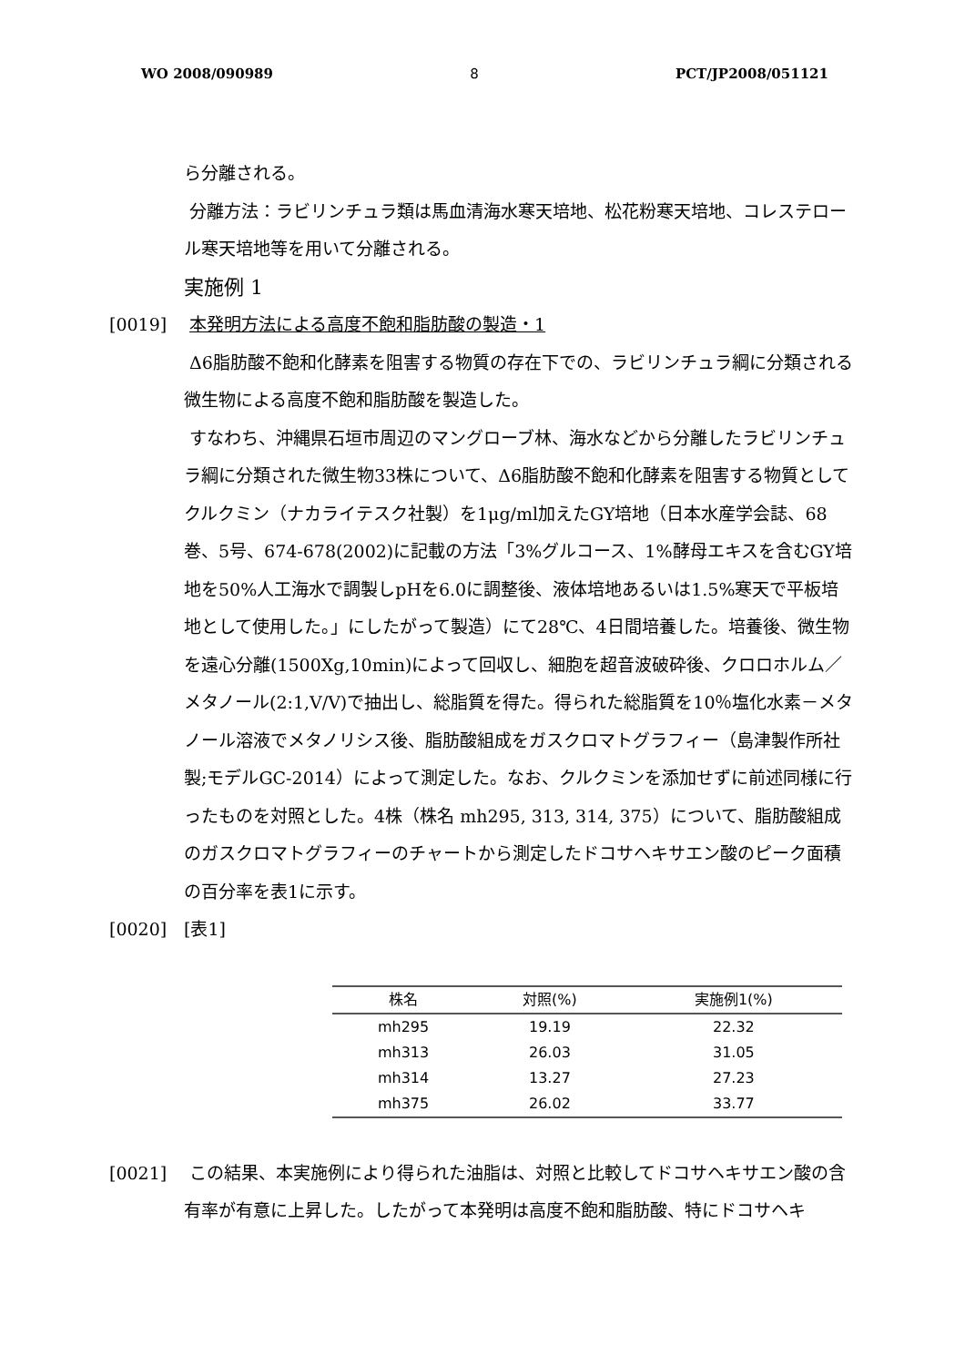WO 2008/090989 8 PCT/JP2008/051121
ら分離される。
分離方法：ラビリンチュラ類は馬血清海水寒天培地、松花粉寒天培地、コレステロール寒天培地等を用いて分離される。
実施例 1
[0019] 本発明方法による高度不飽和脂肪酸の製造・1
Δ6脂肪酸不飽和化酵素を阻害する物質の存在下での、ラビリンチュラ綱に分類される微生物による高度不飽和脂肪酸を製造した。
すなわち、沖縄県石垣市周辺のマングローブ林、海水などから分離したラビリンチュラ綱に分類された微生物33株について、Δ6脂肪酸不飽和化酵素を阻害する物質としてクルクミン（ナカライテスク社製）を1μg/ml加えたGY培地（日本水産学会誌、68巻、5号、674-678(2002)に記載の方法「3%グルコース、1%酵母エキスを含むGY培地を50%人工海水で調製しpHを6.0に調整後、液体培地あるいは1.5%寒天で平板培地として使用した。」にしたがって製造）にて28℃、4日間培養した。培養後、微生物を遠心分離(1500Xg,10min)によって回収し、細胞を超音波破砕後、クロロホルム／メタノール(2:1,V/V)で抽出し、総脂質を得た。得られた総脂質を10％塩化水素－メタノール溶液でメタノリシス後、脂肪酸組成をガスクロマトグラフィー（島津製作所社製;モデルGC-2014）によって測定した。なお、クルクミンを添加せずに前述同様に行ったものを対照とした。4株（株名 mh295, 313, 314, 375）について、脂肪酸組成のガスクロマトグラフィーのチャートから測定したドコサヘキサエン酸のピーク面積の百分率を表1に示す。
[0020] [表1]
| 株名 | 対照(%) | 実施例1(%) |
| --- | --- | --- |
| mh295 | 19.19 | 22.32 |
| mh313 | 26.03 | 31.05 |
| mh314 | 13.27 | 27.23 |
| mh375 | 26.02 | 33.77 |
[0021] この結果、本実施例により得られた油脂は、対照と比較してドコサヘキサエン酸の含有率が有意に上昇した。したがって本発明は高度不飽和脂肪酸、特にドコサヘキ